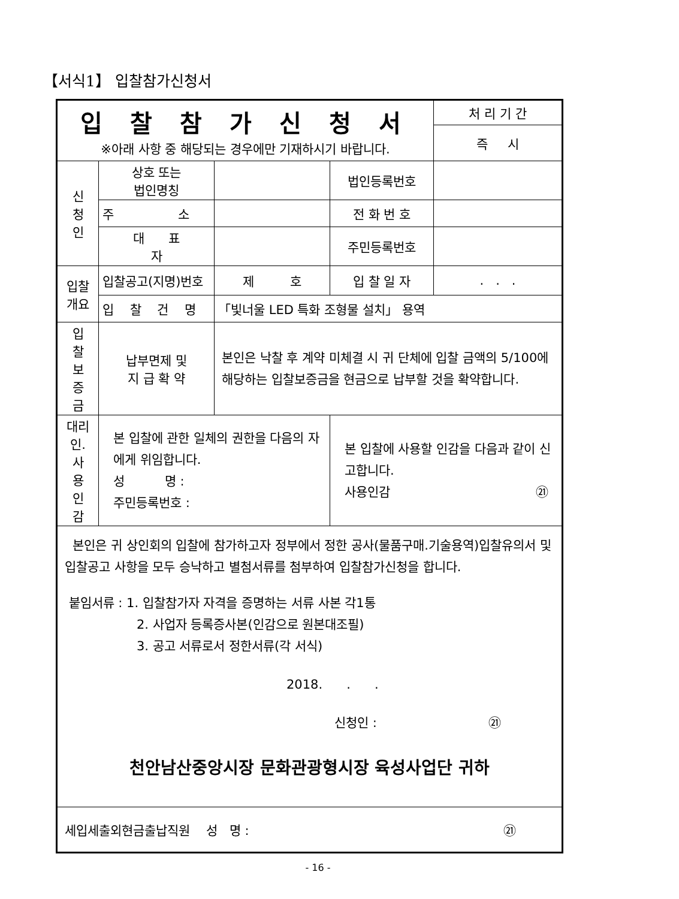【서식1】 입찰참가신청서
| 입 찰 참 가 신 청 서 ※아래 사항 중 해당되는 경우에만 기재하시기 바랍니다. | | | | 처 리 기 간 |
| | | | | 즉 시 |
| 신 청 인 | 상호 또는 법인명칭 | | 법인등록번호 | |
| | 주 소 | | 전 화 번 호 | |
| | 대 표 자 | | 주민등록번호 | |
| 입찰 개요 | 입찰공고(지명)번호 | 제 호 | 입 찰 일 자 | . . . |
| | 입 찰 건 명 | 「빛너울 LED 특화 조형물 설치」 용역 | | |
| 입 찰 보 증 금 | 납부면제 및 지 급 확 약 | 본인은 낙찰 후 계약 미체결 시 귀 단체에 입찰 금액의 5/100에 해당하는 입찰보증금을 현금으로 납부할 것을 확약합니다. | | |
| 대리 인. 사 용 인 감 | 본 입찰에 관한 일체의 권한을 다음의 자에게 위임합니다. 성 명 : 주민등록번호 : | | 본 입찰에 사용할 인감을 다음과 같이 신고합니다. 사용인감 ㉑ | |
| 본인은 귀 상인회의 입찰에 참가하고자 정부에서 정한 공사(물품구매.기술용역)입찰유의서 및 입찰공고 사항을 모두 승낙하고 별첨서류를 첨부하여 입찰참가신청을 합니다. 붙임서류 : 1. 입찰참가자 자격을 증명하는 서류 사본 각1통 2. 사업자 등록증사본(인감으로 원본대조필) 3. 공고 서류로서 정한서류(각 서식) 2018. . . 신청인 : ㉑ 천안남산중앙시장 문화관광형시장 육성사업단 귀하 | | | | |
| 세입세출외현금출납직원 성 명 : ㉑ | | | | |
- 16 -